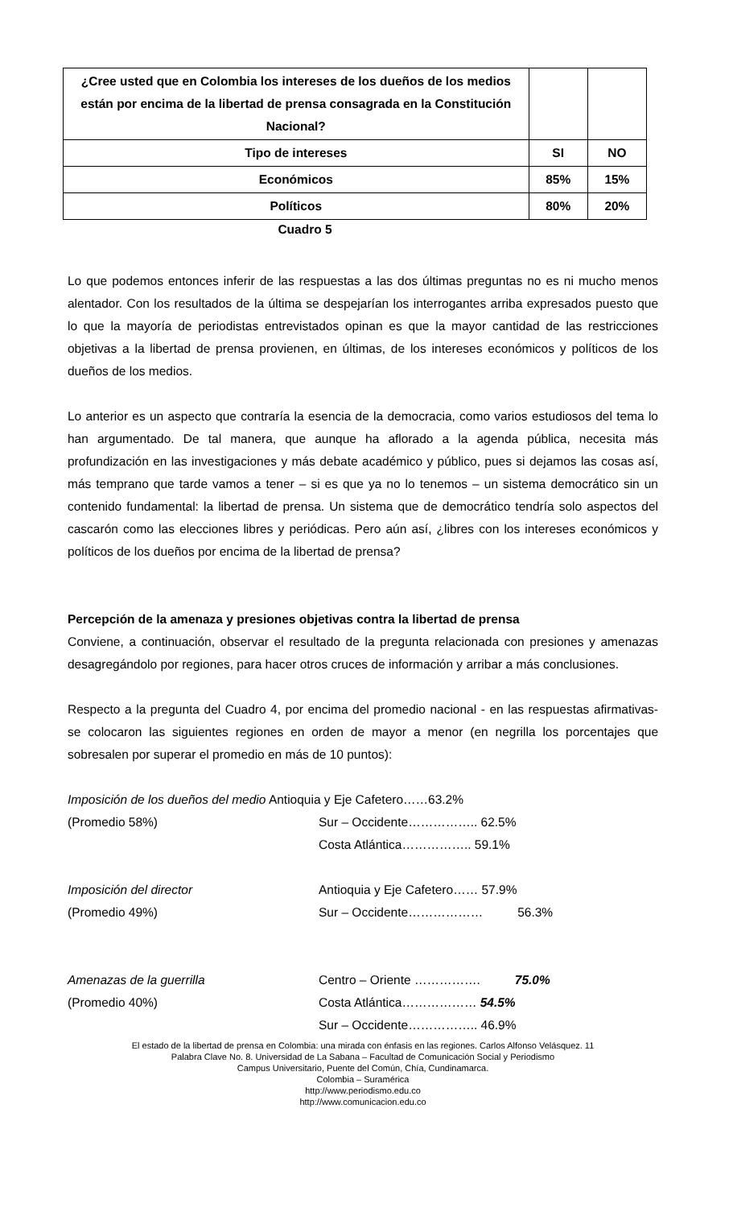| ¿Cree usted que en Colombia los intereses de los dueños de los medios están por encima de la libertad de prensa consagrada en la Constitución Nacional? | | |
| Tipo de intereses | SI | NO |
| Económicos | 85% | 15% |
| Políticos | 80% | 20% |
Cuadro 5
Lo que podemos entonces inferir de las respuestas a las dos últimas preguntas no es ni mucho menos alentador. Con los resultados de la última se despejarían los interrogantes arriba expresados puesto que lo que la mayoría de periodistas entrevistados opinan es que la mayor cantidad de las restricciones objetivas a la libertad de prensa provienen, en últimas, de los intereses económicos y políticos de los dueños de los medios.
Lo anterior es un aspecto que contraría la esencia de la democracia, como varios estudiosos del tema lo han argumentado. De tal manera, que aunque ha aflorado a la agenda pública, necesita más profundización en las investigaciones y más debate académico y público, pues si dejamos las cosas así, más temprano que tarde vamos a tener – si es que ya no lo tenemos – un sistema democrático sin un contenido fundamental: la libertad de prensa. Un sistema que de democrático tendría solo aspectos del cascarón como las elecciones libres y periódicas. Pero aún así, ¿libres con los intereses económicos y políticos de los dueños por encima de la libertad de prensa?
Percepción de la amenaza y presiones objetivas contra la libertad de prensa
Conviene, a continuación, observar el resultado de la pregunta relacionada con presiones y amenazas desagregándolo por regiones, para hacer otros cruces de información y arribar a más conclusiones.
Respecto a la pregunta del Cuadro 4, por encima del promedio nacional - en las respuestas afirmativas- se colocaron las siguientes regiones en orden de mayor a menor (en negrilla los porcentajes que sobresalen por superar el promedio en más de 10 puntos):
Imposición de los dueños del medio Antioquia y Eje Cafetero……63.2%
(Promedio 58%) Sur – Occidente…………….. 62.5%
Costa Atlántica…………….. 59.1%
Imposición del director Antioquia y Eje Cafetero…… 57.9%
(Promedio 49%) Sur – Occidente……………… 56.3%
Amenazas de la guerrilla Centro – Oriente ……………. 75.0%
(Promedio 40%) Costa Atlántica……………… 54.5%
Sur – Occidente…………….. 46.9%
El estado de la libertad de prensa en Colombia: una mirada con énfasis en las regiones. Carlos Alfonso Velásquez. 11
Palabra Clave No. 8. Universidad de La Sabana – Facultad de Comunicación Social y Periodismo
Campus Universitario, Puente del Común, Chía, Cundinamarca.
Colombia – Suramérica
http://www.periodismo.edu.co
http://www.comunicacion.edu.co